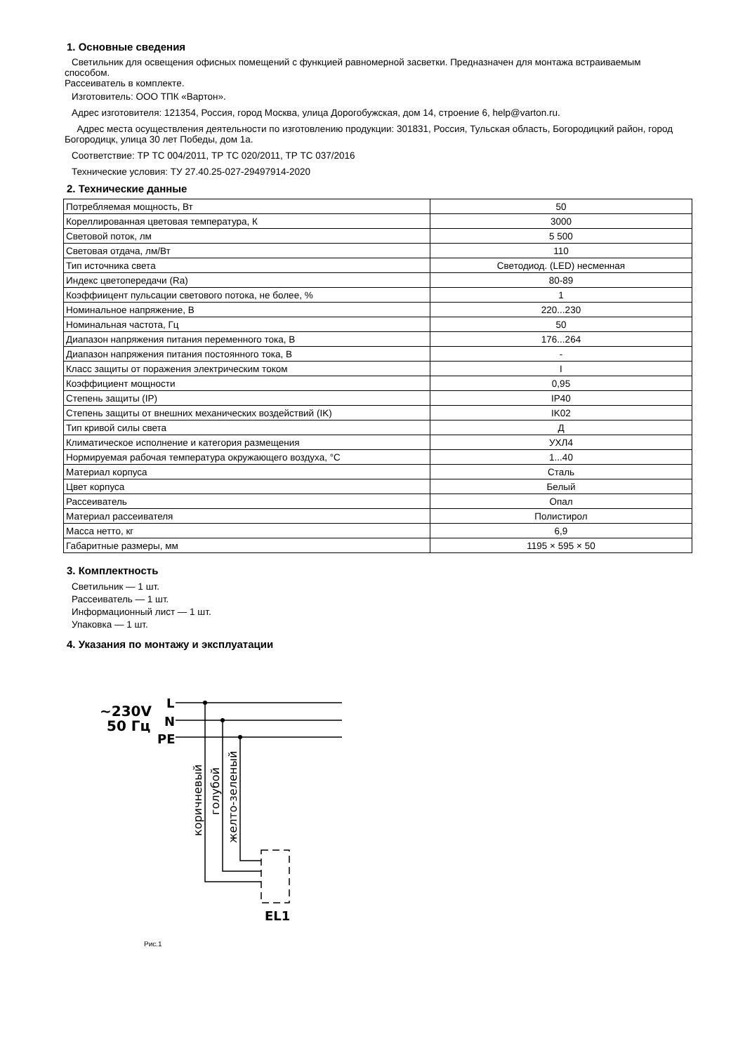1. Основные сведения
Светильник для освещения офисных помещений с функцией равномерной засветки. Предназначен для монтажа встраиваемым способом.
Рассеиватель в комплекте.
Изготовитель: ООО ТПК «Вартон».
Адрес изготовителя: 121354, Россия, город Москва, улица Дорогобужская, дом 14, строение 6, help@varton.ru.
Адрес места осуществления деятельности по изготовлению продукции: 301831, Россия, Тульская область, Богородицкий район, город Богородицк, улица 30 лет Победы, дом 1а.
Соответствие: ТР ТС 004/2011, ТР ТС 020/2011, ТР ТС 037/2016
Технические условия: ТУ 27.40.25-027-29497914-2020
2. Технические данные
| Потребляемая мощность, Вт | 50 |
| Кореллированная цветовая температура, К | 3000 |
| Световой поток, лм | 5 500 |
| Световая отдача, лм/Вт | 110 |
| Тип источника света | Светодиод. (LED) несменная |
| Индекс цветопередачи (Ra) | 80-89 |
| Коэффиицент пульсации светового потока, не более, % | 1 |
| Номинальное напряжение, В | 220...230 |
| Номинальная частота, Гц | 50 |
| Диапазон напряжения питания переменного тока, В | 176...264 |
| Диапазон напряжения питания постоянного тока, В | - |
| Класс защиты от поражения электрическим током | I |
| Коэффициент мощности | 0,95 |
| Степень защиты (IP) | IP40 |
| Степень защиты от внешних механических воздействий (IK) | IK02 |
| Тип кривой силы света | Д |
| Климатическое исполнение и категория размещения | УХЛ4 |
| Нормируемая рабочая температура окружающего воздуха, °С | 1...40 |
| Материал корпуса | Сталь |
| Цвет корпуса | Белый |
| Рассеиватель | Опал |
| Материал рассеивателя | Полистирол |
| Масса нетто, кг | 6,9 |
| Габаритные размеры, мм | 1195 × 595 × 50 |
3. Комплектность
Светильник — 1 шт.
Рассеиватель — 1 шт.
Информационный лист — 1 шт.
Упаковка — 1 шт.
4. Указания по монтажу и эксплуатации
~230V
50 Гц
L
N
PE
коричневый
голубой
желто-зеленый
EL1
Рис.1